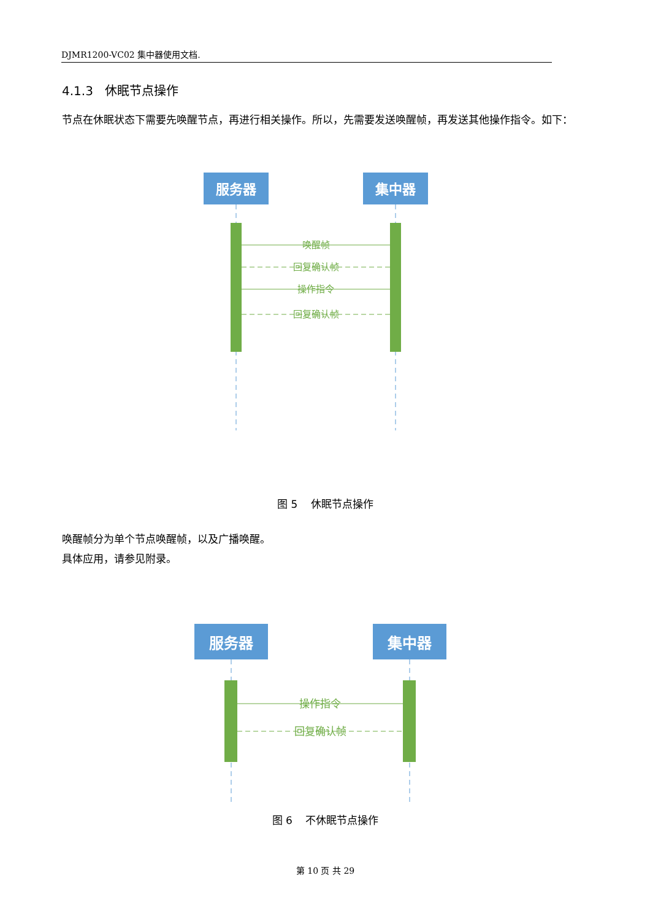DJMR1200-VC02 集中器使用文档.
4.1.3 休眠节点操作
节点在休眠状态下需要先唤醒节点，再进行相关操作。所以，先需要发送唤醒帧，再发送其他操作指令。如下：
服务器
集中器
唤醒帧
回复确认帧
操作指令
回复确认帧
图 5 休眠节点操作
唤醒帧分为单个节点唤醒帧，以及广播唤醒。
具体应用，请参见附录。
服务器
集中器
操作指令
回复确认帧
图 6 不休眠节点操作
第 10 页 共 29